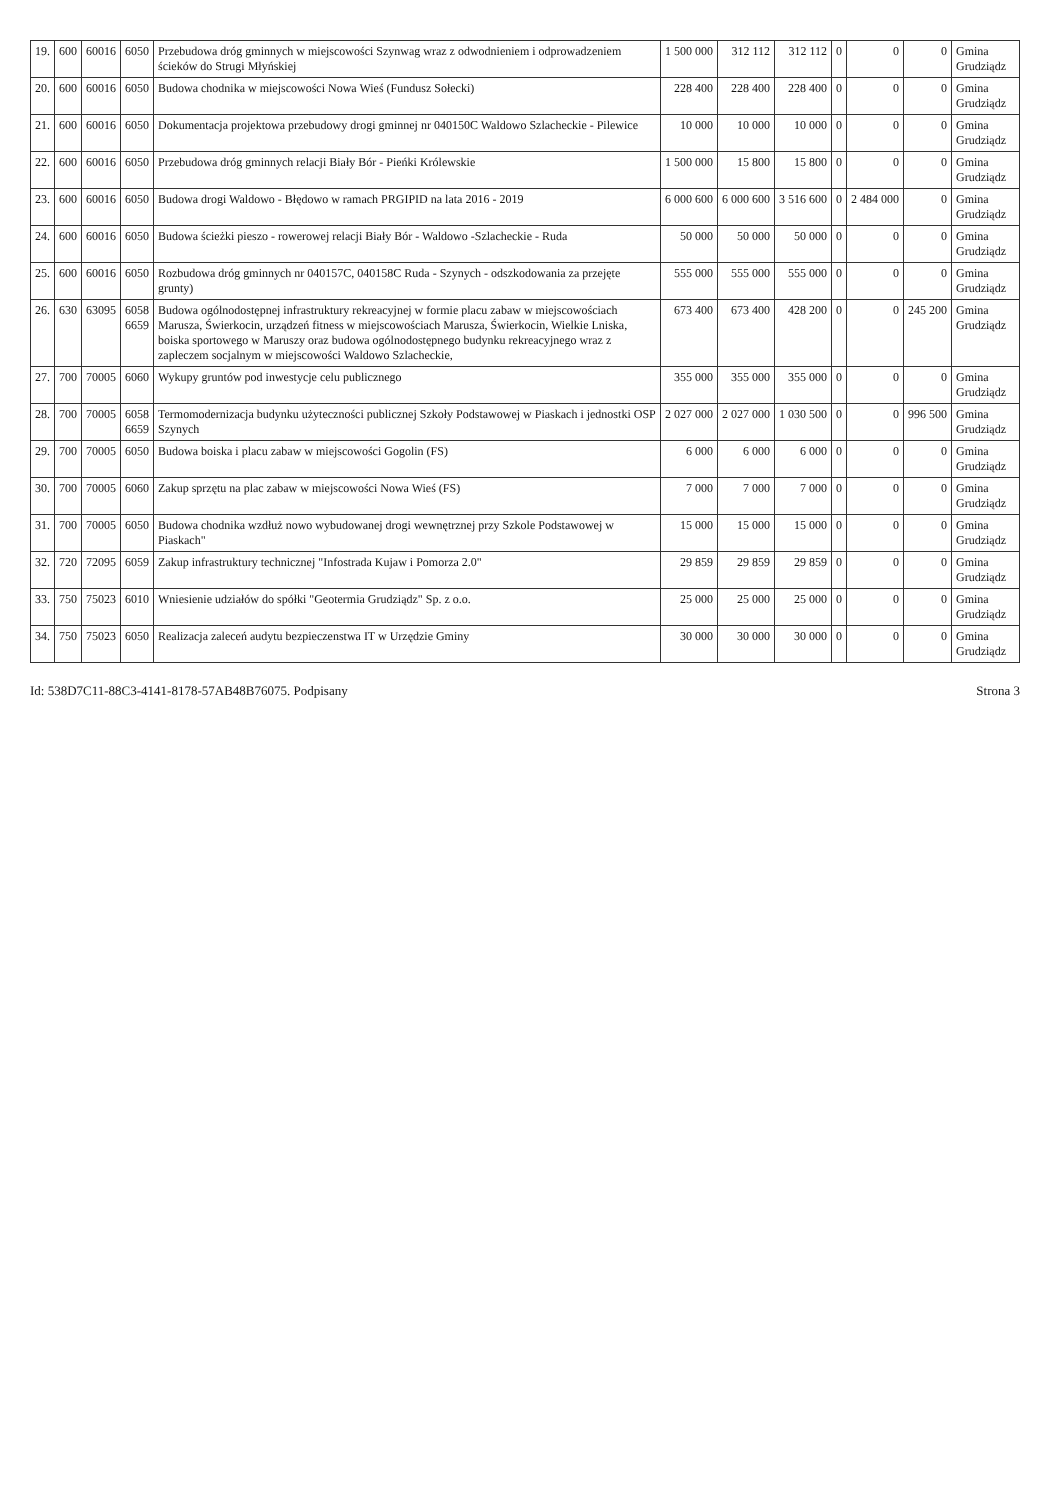| 19. | 600 | 60016 | 6050 | Przebudowa dróg gminnych w miejscowości Szynwag wraz z odwodnieniem i odprowadzeniem ścieków do Strugi Młyńskiej | 1 500 000 | 312 112 | 312 112 | 0 | 0 | 0 | Gmina Grudziądz |
| 20. | 600 | 60016 | 6050 | Budowa chodnika w miejscowości Nowa Wieś (Fundusz Sołecki) | 228 400 | 228 400 | 228 400 | 0 | 0 | 0 | Gmina Grudziądz |
| 21. | 600 | 60016 | 6050 | Dokumentacja projektowa przebudowy drogi gminnej nr 040150C Waldowo Szlacheckie - Pilewice | 10 000 | 10 000 | 10 000 | 0 | 0 | 0 | Gmina Grudziądz |
| 22. | 600 | 60016 | 6050 | Przebudowa dróg gminnych relacji Biały Bór - Pieńki Królewskie | 1 500 000 | 15 800 | 15 800 | 0 | 0 | 0 | Gmina Grudziądz |
| 23. | 600 | 60016 | 6050 | Budowa drogi Waldowo - Błędowo w ramach PRGIPID na lata 2016 - 2019 | 6 000 600 | 6 000 600 | 3 516 600 | 0 | 2 484 000 | 0 | Gmina Grudziądz |
| 24. | 600 | 60016 | 6050 | Budowa ścieżki pieszo - rowerowej relacji Biały Bór - Waldowo -Szlacheckie - Ruda | 50 000 | 50 000 | 50 000 | 0 | 0 | 0 | Gmina Grudziądz |
| 25. | 600 | 60016 | 6050 | Rozbudowa dróg gminnych nr 040157C, 040158C Ruda - Szynych - odszkodowania za przejęte grunty) | 555 000 | 555 000 | 555 000 | 0 | 0 | 0 | Gmina Grudziądz |
| 26. | 630 | 63095 | 6058 6659 | Budowa ogólnodostępnej infrastruktury rekreacyjnej w formie placu zabaw w miejscowościach Marusza, Świerkocin, urządzeń fitness w miejscowościach Marusza, Świerkocin, Wielkie Lniska, boiska sportowego w Maruszy oraz budowa ogólnodostępnego budynku rekreacyjnego wraz z zapleczem socjalnym w miejscowości Waldowo Szlacheckie, | 673 400 | 673 400 | 428 200 | 0 | 0 | 245 200 | Gmina Grudziądz |
| 27. | 700 | 70005 | 6060 | Wykupy gruntów pod inwestycje celu publicznego | 355 000 | 355 000 | 355 000 | 0 | 0 | 0 | Gmina Grudziądz |
| 28. | 700 | 70005 | 6058 6659 | Termomodernizacja budynku użyteczności publicznej Szkoły Podstawowej w Piaskach i jednostki OSP Szynych | 2 027 000 | 2 027 000 | 1 030 500 | 0 | 0 | 996 500 | Gmina Grudziądz |
| 29. | 700 | 70005 | 6050 | Budowa boiska i placu zabaw w miejscowości Gogolin (FS) | 6 000 | 6 000 | 6 000 | 0 | 0 | 0 | Gmina Grudziądz |
| 30. | 700 | 70005 | 6060 | Zakup sprzętu na plac zabaw w miejscowości Nowa Wieś (FS) | 7 000 | 7 000 | 7 000 | 0 | 0 | 0 | Gmina Grudziądz |
| 31. | 700 | 70005 | 6050 | Budowa chodnika wzdłuż nowo wybudowanej drogi wewnętrznej przy Szkole Podstawowej w Piaskach" | 15 000 | 15 000 | 15 000 | 0 | 0 | 0 | Gmina Grudziądz |
| 32. | 720 | 72095 | 6059 | Zakup infrastruktury technicznej "Infostrada Kujaw i Pomorza 2.0" | 29 859 | 29 859 | 29 859 | 0 | 0 | 0 | Gmina Grudziądz |
| 33. | 750 | 75023 | 6010 | Wniesienie udziałów do spółki "Geotermia Grudziądz" Sp. z o.o. | 25 000 | 25 000 | 25 000 | 0 | 0 | 0 | Gmina Grudziądz |
| 34. | 750 | 75023 | 6050 | Realizacja zaleceń audytu bezpieczenstwa IT w Urzędzie Gminy | 30 000 | 30 000 | 30 000 | 0 | 0 | 0 | Gmina Grudziądz |
Id: 538D7C11-88C3-4141-8178-57AB48B76075. Podpisany Strona 3